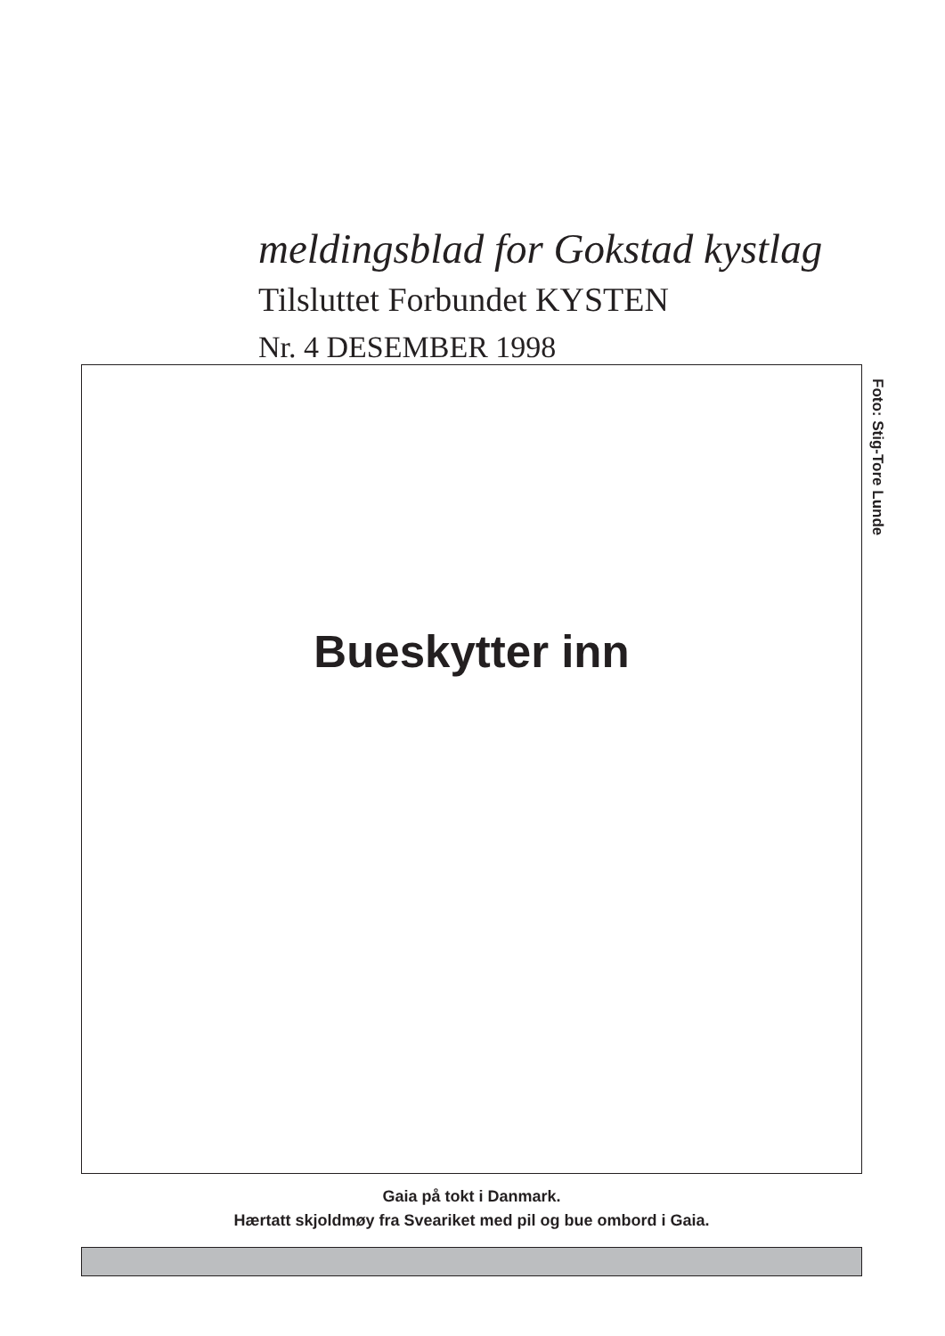meldingsblad for Gokstad kystlag
Tilsluttet Forbundet KYSTEN
Nr. 4 DESEMBER 1998
Bueskytter inn
Foto: Stig-Tore Lunde
Gaia på tokt i Danmark.
Hærtatt skjoldmøy fra Sveariket med pil og bue ombord i Gaia.